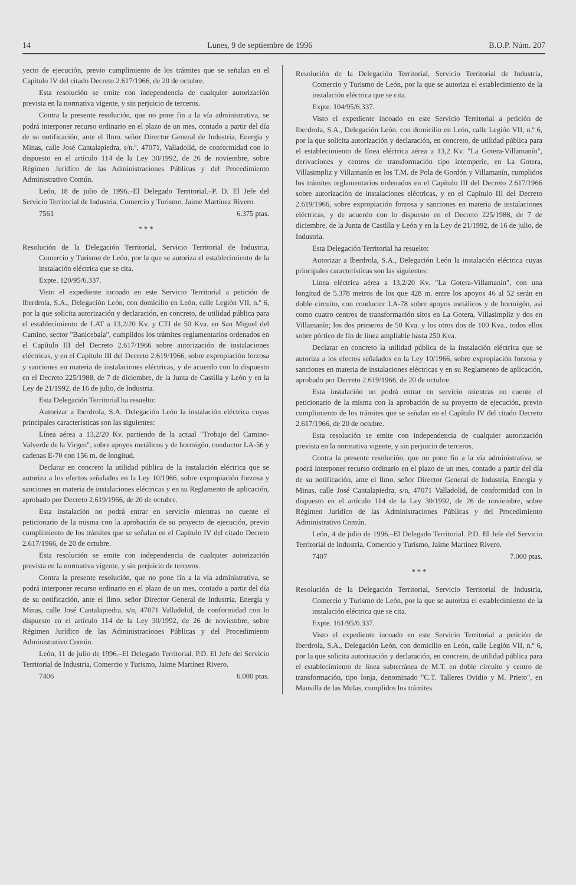14 Lunes, 9 de septiembre de 1996 B.O.P. Núm. 207
yecto de ejecución, previo cumplimiento de los trámites que se señalan en el Capítulo IV del citado Decreto 2.617/1966, de 20 de octubre.
Esta resolución se emite con independencia de cualquier autorización prevista en la normativa vigente, y sin perjuicio de terceros.
Contra la presente resolución, que no pone fin a la vía administrativa, se podrá interponer recurso ordinario en el plazo de un mes, contado a partir del día de su notificación, ante el Ilmo. señor Director General de Industria, Energía y Minas, calle José Cantalapiedra, s/n.º, 47071, Valladolid, de conformidad con lo dispuesto en el artículo 114 de la Ley 30/1992, de 26 de noviembre, sobre Régimen Jurídico de las Administraciones Públicas y del Procedimiento Administrativo Común.
León, 18 de julio de 1996.–El Delegado Territorial.–P. D. El Jefe del Servicio Territorial de Industria, Comercio y Turismo, Jaime Martínez Rivero.
7561 6.375 ptas.
* * *
Resolución de la Delegación Territorial, Servicio Territorial de Industria, Comercio y Turismo de León, por la que se autoriza el establecimiento de la instalación eléctrica que se cita.
Expte. 120/95/6.337.
Visto el expediente incoado en este Servicio Territorial a petición de Iberdrola, S.A., Delegación León, con domicilio en León, calle Legión VII, n.º 6, por la que solicita autorización y declaración, en concreto, de utilidad pública para el establecimiento de LAT a 13,2/20 Kv. y CTI de 50 Kva. en San Miguel del Camino, sector "Banicebala", cumplidos los trámites reglamentarios ordenados en el Capítulo III del Decreto 2.617/1966 sobre autorización de instalaciones eléctricas, y en el Capítulo III del Decreto 2.619/1966, sobre expropiación forzosa y sanciones en materia de instalaciones eléctricas, y de acuerdo con lo dispuesto en el Decreto 225/1988, de 7 de diciembre, de la Junta de Castilla y León y en la Ley de 21/1992, de 16 de julio, de Industria.
Esta Delegación Territorial ha resuelto:
Autorizar a Iberdrola, S.A. Delegación León la instalación eléctrica cuyas principales características son las siguientes:
Línea aérea a 13,2/20 Kv. partiendo de la actual "Trobajo del Camino-Valverde de la Virgen", sobre apoyos metálicos y de hormigón, conductor LA-56 y cadenas E-70 con 156 m. de longitud.
Declarar en concreto la utilidad pública de la instalación eléctrica que se autoriza a los efectos señalados en la Ley 10/1966, sobre expropiación forzosa y sanciones en materia de instalaciones eléctricas y en su Reglamento de aplicación, aprobado por Decreto 2.619/1966, de 20 de octubre.
Esta instalación no podrá entrar en servicio mientras no cuente el peticionario de la misma con la aprobación de su proyecto de ejecución, previo cumplimiento de los trámites que se señalan en el Capítulo IV del citado Decreto 2.617/1966, de 20 de octubre.
Esta resolución se emite con independencia de cualquier autorización prevista en la normativa vigente, y sin perjuicio de terceros.
Contra la presente resolución, que no pone fin a la vía administrativa, se podrá interponer recurso ordinario en el plazo de un mes, contado a partir del día de su notificación, ante el Ilmo. señor Director General de Industria, Energía y Minas, calle José Cantalapiedra, s/n, 47071 Valladolid, de conformidad con lo dispuesto en el artículo 114 de la Ley 30/1992, de 26 de noviembre, sobre Régimen Jurídico de las Administraciones Públicas y del Procedimiento Administrativo Común.
León, 11 de julio de 1996.–El Delegado Territorial. P.D. El Jefe del Servicio Territorial de Industria, Comercio y Turismo, Jaime Martínez Rivero.
7406 6.000 ptas.
Resolución de la Delegación Territorial, Servicio Territorial de Industria, Comercio y Turismo de León, por la que se autoriza el establecimiento de la instalación eléctrica que se cita.
Expte. 104/95/6.337.
Visto el expediente incoado en este Servicio Territorial a petición de Iberdrola, S.A., Delegación León, con domicilio en León, calle Legión VII, n.º 6, por la que solicita autorización y declaración, en concreto, de utilidad pública para el establecimiento de línea eléctrica aérea a 13,2 Kv. "La Gotera-Villamanín", derivaciones y centros de transformación tipo intemperie, en La Gotera, Villasimpliz y Villamanín en los T.M. de Pola de Gordón y Villamanín, cumplidos los trámites reglamentarios ordenados en el Capítulo III del Decreto 2.617/1966 sobre autorización de instalaciones eléctricas, y en el Capítulo III del Decreto 2.619/1966, sobre expropiación forzosa y sanciones en materia de instalaciones eléctricas, y de acuerdo con lo dispuesto en el Decreto 225/1988, de 7 de diciembre, de la Junta de Castilla y León y en la Ley de 21/1992, de 16 de julio, de Industria.
Esta Delegación Territorial ha resuelto:
Autorizar a Iberdrola, S.A., Delegación León la instalación eléctrica cuyas principales características son las siguientes:
Línea eléctrica aérea a 13,2/20 Kv. "La Gotera-Villamanín", con una longitud de 5.378 metros de los que 428 m. entre los apoyos 46 al 52 serán en doble circuito, con conductor LA-78 sobre apoyos metálicos y de hormigón, así como cuatro centros de transformación sitos en La Gotera, Villasimpliz y dos en Villamanín; los dos primeros de 50 Kva. y los otros dos de 100 Kva., todos ellos sobre pórtico de fin de línea ampliable hasta 250 Kva.
Declarar en concreto la utilidad pública de la instalación eléctrica que se autoriza a los efectos señalados en la Ley 10/1966, sobre expropiación forzosa y sanciones en materia de instalaciones eléctricas y en su Reglamento de aplicación, aprobado por Decreto 2.619/1966, de 20 de octubre.
Esta instalación no podrá entrar en servicio mientras no cuente el peticionario de la misma con la aprobación de su proyecto de ejecución, previo cumplimiento de los trámites que se señalan en el Capítulo IV del citado Decreto 2.617/1966, de 20 de octubre.
Esta resolución se emite con independencia de cualquier autorización prevista en la normativa vigente, y sin perjuicio de terceros.
Contra la presente resolución, que no pone fin a la vía administrativa, se podrá interponer recurso ordinario en el plazo de un mes, contado a partir del día de su notificación, ante el Ilmo. señor Director General de Industria, Energía y Minas, calle José Cantalapiedra, s/n, 47071 Valladolid, de conformidad con lo dispuesto en el artículo 114 de la Ley 30/1992, de 26 de noviembre, sobre Régimen Jurídico de las Administraciones Públicas y del Procedimiento Administrativo Común.
León, 4 de julio de 1996.–El Delegado Territorial. P.D. El Jefe del Servicio Territorial de Industria, Comercio y Turismo, Jaime Martínez Rivero.
7407 7.000 ptas.
* * *
Resolución de la Delegación Territorial, Servicio Territorial de Industria, Comercio y Turismo de León, por la que se autoriza el establecimiento de la instalación eléctrica que se cita.
Expte. 161/95/6.337.
Visto el expediente incoado en este Servicio Territorial a petición de Iberdrola, S.A., Delegación León, con domicilio en León, calle Legión VII, n.º 6, por la que solicita autorización y declaración, en concreto, de utilidad pública para el establecimiento de línea subterránea de M.T. en doble circuito y centro de transformación, tipo lonja, denominado "C.T. Talleres Ovidio y M. Prieto", en Mansilla de las Mulas, cumplidos los trámites